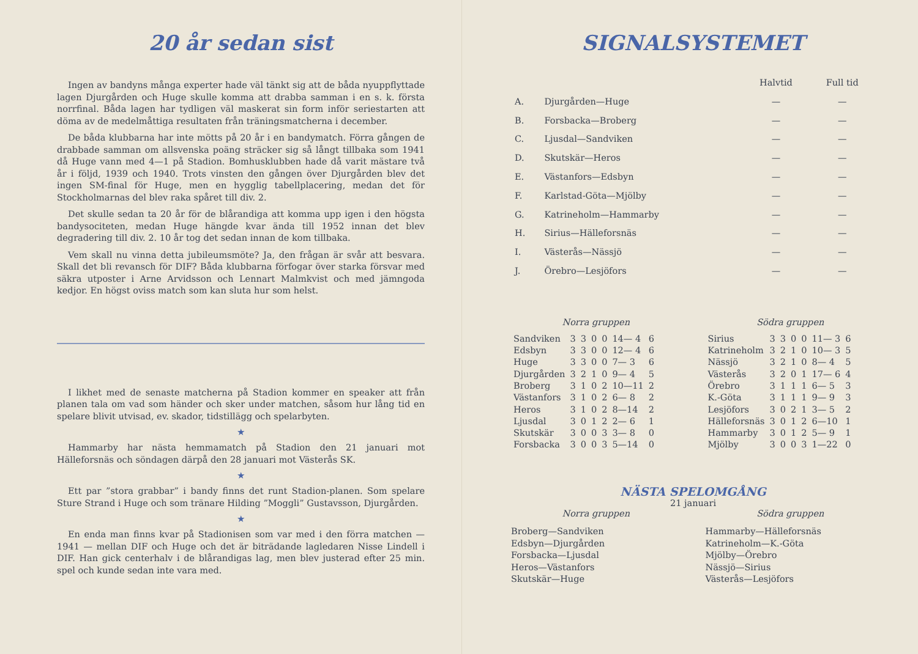20 år sedan sist
Ingen av bandyns många experter hade väl tänkt sig att de båda nyuppflyttade lagen Djurgården och Huge skulle komma att drabba samman i en s. k. första norrfinal. Båda lagen har tydligen väl maskerat sin form inför seriestarten att döma av de medelmåttiga resultaten från träningsmatcherna i december.
De båda klubbarna har inte mötts på 20 år i en bandymatch. Förra gången de drabbade samman om allsvenska poäng sträcker sig så långt tillbaka som 1941 då Huge vann med 4—1 på Stadion. Bomhusklubben hade då varit mästare två år i följd, 1939 och 1940. Trots vinsten den gången över Djurgården blev det ingen SM-final för Huge, men en hygglig tabellplacering, medan det för Stockholmarnas del blev raka spåret till div. 2.
Det skulle sedan ta 20 år för de blårandiga att komma upp igen i den högsta bandysociteten, medan Huge hängde kvar ända till 1952 innan det blev degradering till div. 2. 10 år tog det sedan innan de kom tillbaka.
Vem skall nu vinna detta jubileumsmöte? Ja, den frågan är svår att besvara. Skall det bli revansch för DIF? Båda klubbarna förfogar över starka försvar med säkra utposter i Arne Arvidsson och Lennart Malmkvist och med jämngoda kedjor. En högst oviss match som kan sluta hur som helst.
I likhet med de senaste matcherna på Stadion kommer en speaker att från planen tala om vad som händer och sker under matchen, såsom hur lång tid en spelare blivit utvisad, ev. skador, tidstillägg och spelarbyten.
★
Hammarby har nästa hemmamatch på Stadion den 21 januari mot Hälleforsnäs och söndagen därpå den 28 januari mot Västerås SK.
★
Ett par ”stora grabbar” i bandy finns det runt Stadion-planen. Som spelare Sture Strand i Huge och som tränare Hilding ”Moggli” Gustavsson, Djurgården.
★
En enda man finns kvar på Stadionisen som var med i den förra matchen — 1941 — mellan DIF och Huge och det är biträdande lagledaren Nisse Lindell i DIF. Han gick centerhalv i de blårandigas lag, men blev justerad efter 25 min. spel och kunde sedan inte vara med.
SIGNALSYSTEMET
| | | Halvtid | Full tid |
| A. | Djurgården—Huge | — | — |
| B. | Forsbacka—Broberg | — | — |
| C. | Ljusdal—Sandviken | — | — |
| D. | Skutskär—Heros | — | — |
| E. | Västanfors—Edsbyn | — | — |
| F. | Karlstad-Göta—Mjölby | — | — |
| G. | Katrineholm—Hammarby | — | — |
| H. | Sirius—Hälleforsnäs | — | — |
| I. | Västerås—Nässjö | — | — |
| J. | Örebro—Lesjöfors | — | — |
Norra gruppen
| Sandviken | 3 | 3 | 0 | 0 | 14— 4 | 6 |
| Edsbyn | 3 | 3 | 0 | 0 | 12— 4 | 6 |
| Huge | 3 | 3 | 0 | 0 | 7— 3 | 6 |
| Djurgården | 3 | 2 | 1 | 0 | 9— 4 | 5 |
| Broberg | 3 | 1 | 0 | 2 | 10—11 | 2 |
| Västanfors | 3 | 1 | 0 | 2 | 6— 8 | 2 |
| Heros | 3 | 1 | 0 | 2 | 8—14 | 2 |
| Ljusdal | 3 | 0 | 1 | 2 | 2— 6 | 1 |
| Skutskär | 3 | 0 | 0 | 3 | 3— 8 | 0 |
| Forsbacka | 3 | 0 | 0 | 3 | 5—14 | 0 |
Södra gruppen
| Sirius | 3 | 3 | 0 | 0 | 11— 3 | 6 |
| Katrineholm | 3 | 2 | 1 | 0 | 10— 3 | 5 |
| Nässjö | 3 | 2 | 1 | 0 | 8— 4 | 5 |
| Västerås | 3 | 2 | 0 | 1 | 17— 6 | 4 |
| Örebro | 3 | 1 | 1 | 1 | 6— 5 | 3 |
| K.-Göta | 3 | 1 | 1 | 1 | 9— 9 | 3 |
| Lesjöfors | 3 | 0 | 2 | 1 | 3— 5 | 2 |
| Hälleforsnäs | 3 | 0 | 1 | 2 | 6—10 | 1 |
| Hammarby | 3 | 0 | 1 | 2 | 5— 9 | 1 |
| Mjölby | 3 | 0 | 0 | 3 | 1—22 | 0 |
NÄSTA SPELOMGÅNG
21 januari
Norra gruppen
Broberg—Sandviken
Edsbyn—Djurgården
Forsbacka—Ljusdal
Heros—Västanfors
Skutskär—Huge
Södra gruppen
Hammarby—Hälleforsnäs
Katrineholm—K.-Göta
Mjölby—Örebro
Nässjö—Sirius
Västerås—Lesjöfors